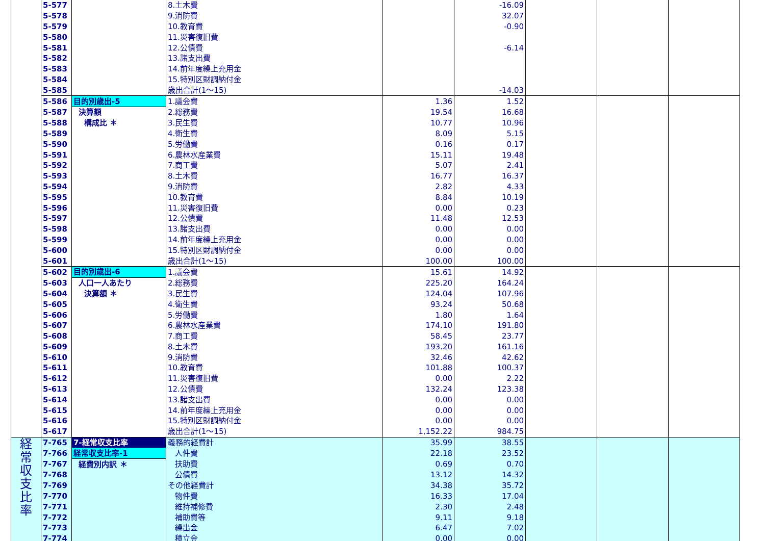| | 5-577 | | 8.土木費 | | -16.09 | | | |
| | 5-578 | | 9.消防費 | | 32.07 | | | |
| | 5-579 | | 10.教育費 | | -0.90 | | | |
| | 5-580 | | 11.災害復旧費 | | | | | |
| | 5-581 | | 12.公債費 | | -6.14 | | | |
| | 5-582 | | 13.諸支出費 | | | | | |
| | 5-583 | | 14.前年度繰上充用金 | | | | | |
| | 5-584 | | 15.特別区財調納付金 | | | | | |
| | 5-585 | | 歳出合計(1～15) | | -14.03 | | | |
| | 5-586 | 目的別歳出-5 | 1.議会費 | 1.36 | 1.52 | | | |
| | 5-587 | 決算額 | 2.総務費 | 19.54 | 16.68 | | | |
| | 5-588 | 構成比 ＊ | 3.民生費 | 10.77 | 10.96 | | | |
| | 5-589 | | 4.衛生費 | 8.09 | 5.15 | | | |
| | 5-590 | | 5.労働費 | 0.16 | 0.17 | | | |
| | 5-591 | | 6.農林水産業費 | 15.11 | 19.48 | | | |
| | 5-592 | | 7.商工費 | 5.07 | 2.41 | | | |
| | 5-593 | | 8.土木費 | 16.77 | 16.37 | | | |
| | 5-594 | | 9.消防費 | 2.82 | 4.33 | | | |
| | 5-595 | | 10.教育費 | 8.84 | 10.19 | | | |
| | 5-596 | | 11.災害復旧費 | 0.00 | 0.23 | | | |
| | 5-597 | | 12.公債費 | 11.48 | 12.53 | | | |
| | 5-598 | | 13.諸支出費 | 0.00 | 0.00 | | | |
| | 5-599 | | 14.前年度繰上充用金 | 0.00 | 0.00 | | | |
| | 5-600 | | 15.特別区財調納付金 | 0.00 | 0.00 | | | |
| | 5-601 | | 歳出合計(1～15) | 100.00 | 100.00 | | | |
| | 5-602 | 目的別歳出-6 | 1.議会費 | 15.61 | 14.92 | | | |
| | 5-603 | 人口一人あたり | 2.総務費 | 225.20 | 164.24 | | | |
| | 5-604 | 決算額 ＊ | 3.民生費 | 124.04 | 107.96 | | | |
| | 5-605 | | 4.衛生費 | 93.24 | 50.68 | | | |
| | 5-606 | | 5.労働費 | 1.80 | 1.64 | | | |
| | 5-607 | | 6.農林水産業費 | 174.10 | 191.80 | | | |
| | 5-608 | | 7.商工費 | 58.45 | 23.77 | | | |
| | 5-609 | | 8.土木費 | 193.20 | 161.16 | | | |
| | 5-610 | | 9.消防費 | 32.46 | 42.62 | | | |
| | 5-611 | | 10.教育費 | 101.88 | 100.37 | | | |
| | 5-612 | | 11.災害復旧費 | 0.00 | 2.22 | | | |
| | 5-613 | | 12.公債費 | 132.24 | 123.38 | | | |
| | 5-614 | | 13.諸支出費 | 0.00 | 0.00 | | | |
| | 5-615 | | 14.前年度繰上充用金 | 0.00 | 0.00 | | | |
| | 5-616 | | 15.特別区財調納付金 | 0.00 | 0.00 | | | |
| | 5-617 | | 歳出合計(1～15) | 1,152.22 | 984.75 | | | |
| 経 常 収 支 比 率 | 7-765 | 7-経常収支比率 | 義務的経費計 | 35.99 | 38.55 | | | |
| | 7-766 | 経常収支比率-1 | 人件費 | 22.18 | 23.52 | | | |
| | 7-767 | 経費別内訳 ＊ | 扶助費 | 0.69 | 0.70 | | | |
| | 7-768 | | 公債費 | 13.12 | 14.32 | | | |
| | 7-769 | | その他経費計 | 34.38 | 35.72 | | | |
| | 7-770 | | 物件費 | 16.33 | 17.04 | | | |
| | 7-771 | | 維持補修費 | 2.30 | 2.48 | | | |
| | 7-772 | | 補助費等 | 9.11 | 9.18 | | | |
| | 7-773 | | 繰出金 | 6.47 | 7.02 | | | |
| | 7-774 | | 積立金 | 0.00 | 0.00 | | | |